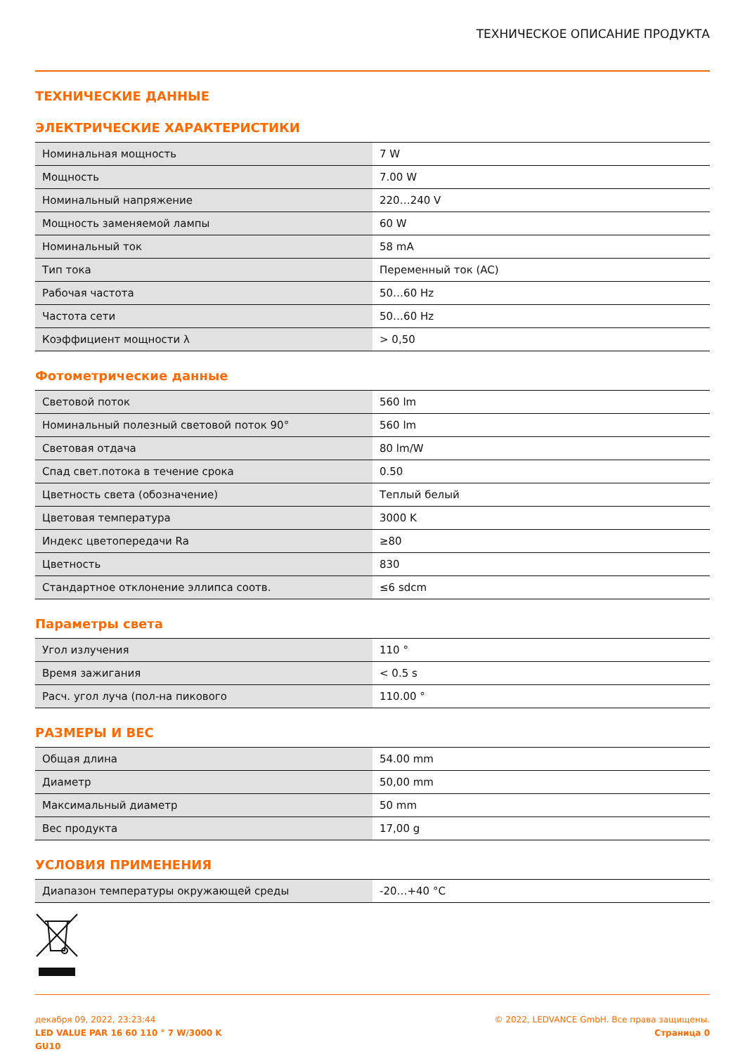ТЕХНИЧЕСКОЕ ОПИСАНИЕ ПРОДУКТА
ТЕХНИЧЕСКИЕ ДАННЫЕ
ЭЛЕКТРИЧЕСКИЕ ХАРАКТЕРИСТИКИ
| Номинальная мощность | 7 W |
| Мощность | 7.00 W |
| Номинальный напряжение | 220…240 V |
| Мощность заменяемой лампы | 60 W |
| Номинальный ток | 58 mA |
| Тип тока | Переменный ток (AC) |
| Рабочая частота | 50…60 Hz |
| Частота сети | 50…60 Hz |
| Коэффициент мощности λ | > 0,50 |
Фотометрические данные
| Световой поток | 560 lm |
| Номинальный полезный световой поток 90° | 560 lm |
| Световая отдача | 80 lm/W |
| Спад свет.потока в течение срока | 0.50 |
| Цветность света (обозначение) | Теплый белый |
| Цветовая температура | 3000 K |
| Индекс цветопередачи Ra | ≥80 |
| Цветность | 830 |
| Стандартное отклонение эллипса соотв. | ≤6 sdcm |
Параметры света
| Угол излучения | 110 ° |
| Время зажигания | < 0.5 s |
| Расч. угол луча (пол-на пикового | 110.00 ° |
РАЗМЕРЫ И ВЕС
| Общая длина | 54.00 mm |
| Диаметр | 50,00 mm |
| Максимальный диаметр | 50 mm |
| Вес продукта | 17,00 g |
УСЛОВИЯ ПРИМЕНЕНИЯ
| Диапазон температуры окружающей среды | -20…+40 °C |
декабря 09, 2022, 23:23:44
LED VALUE PAR 16 60 110 ° 7 W/3000 K
GU10
© 2022, LEDVANCE GmbH. Все права защищены.
Страница 0